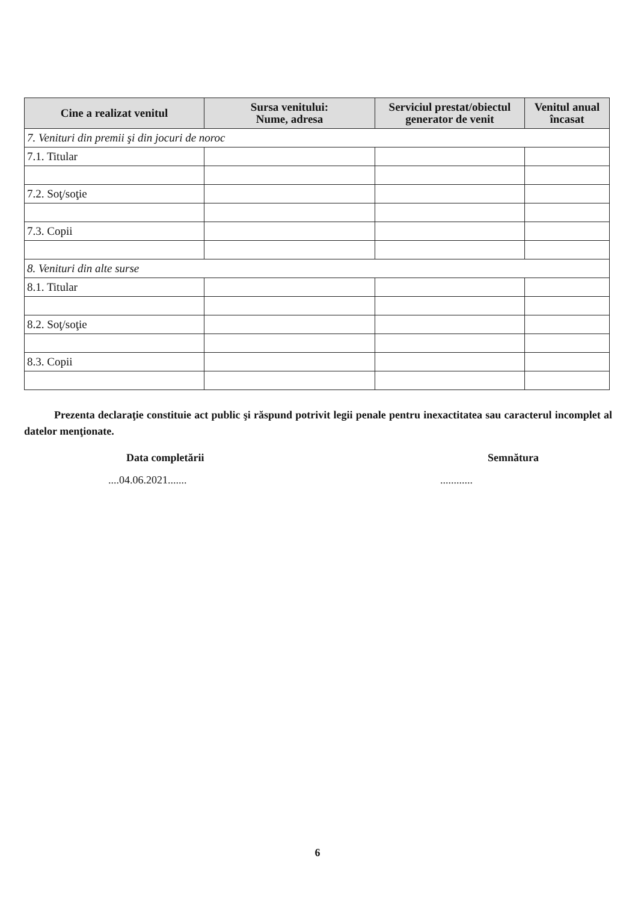| Cine a realizat venitul | Sursa venitului: Nume, adresa | Serviciul prestat/obiectul generator de venit | Venitul anual încasat |
| --- | --- | --- | --- |
| 7. Venituri din premii şi din jocuri de noroc | | | |
| 7.1. Titular | | | |
| 7.2. Soţ/soţie | | | |
| 7.3. Copii | | | |
| 8. Venituri din alte surse | | | |
| 8.1. Titular | | | |
| 8.2. Soţ/soţie | | | |
| 8.3. Copii | | | |
Prezenta declaraţie constituie act public şi răspund potrivit legii penale pentru inexactitatea sau caracterul incomplet al datelor menţionate.
Data completării Semnătura
....04.06.2021...................
6